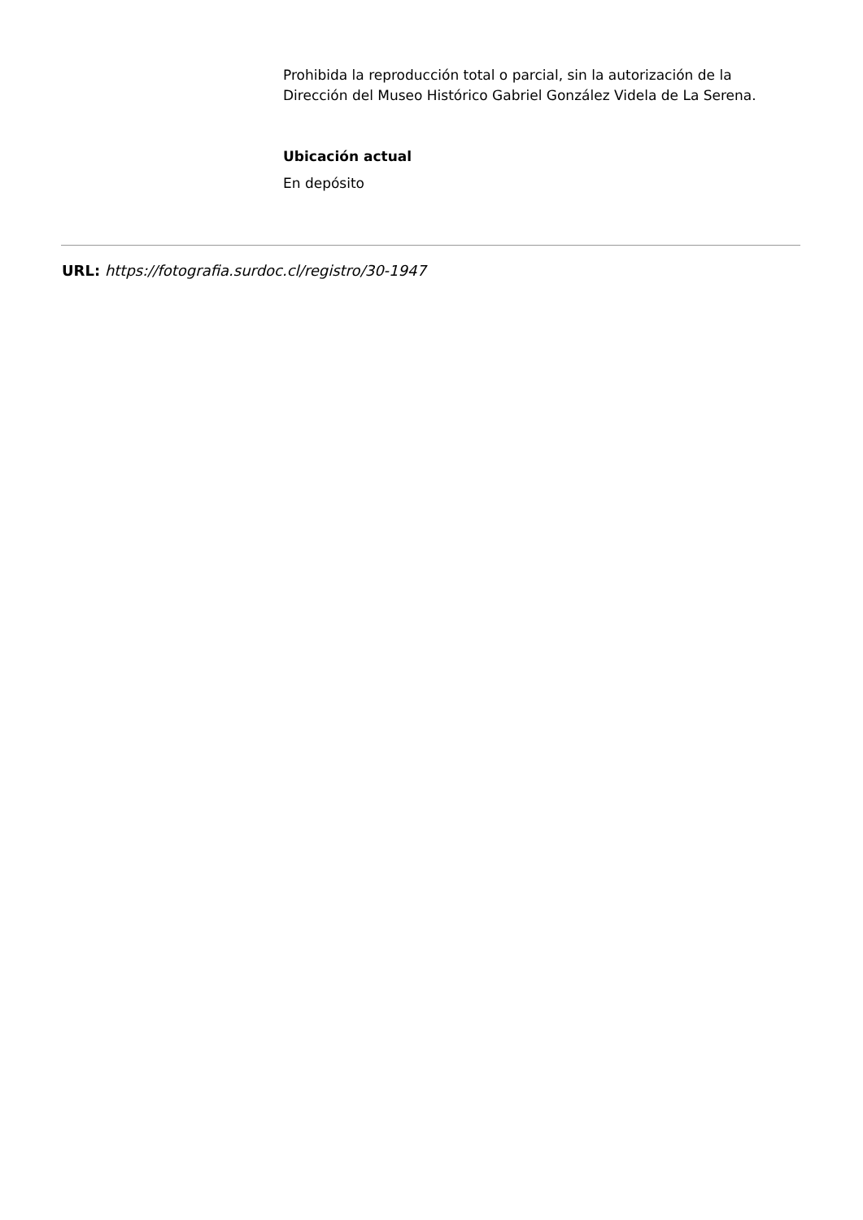Prohibida la reproducción total o parcial, sin la autorización de la Dirección del Museo Histórico Gabriel González Videla de La Serena.
Ubicación actual
En depósito
URL: https://fotografia.surdoc.cl/registro/30-1947